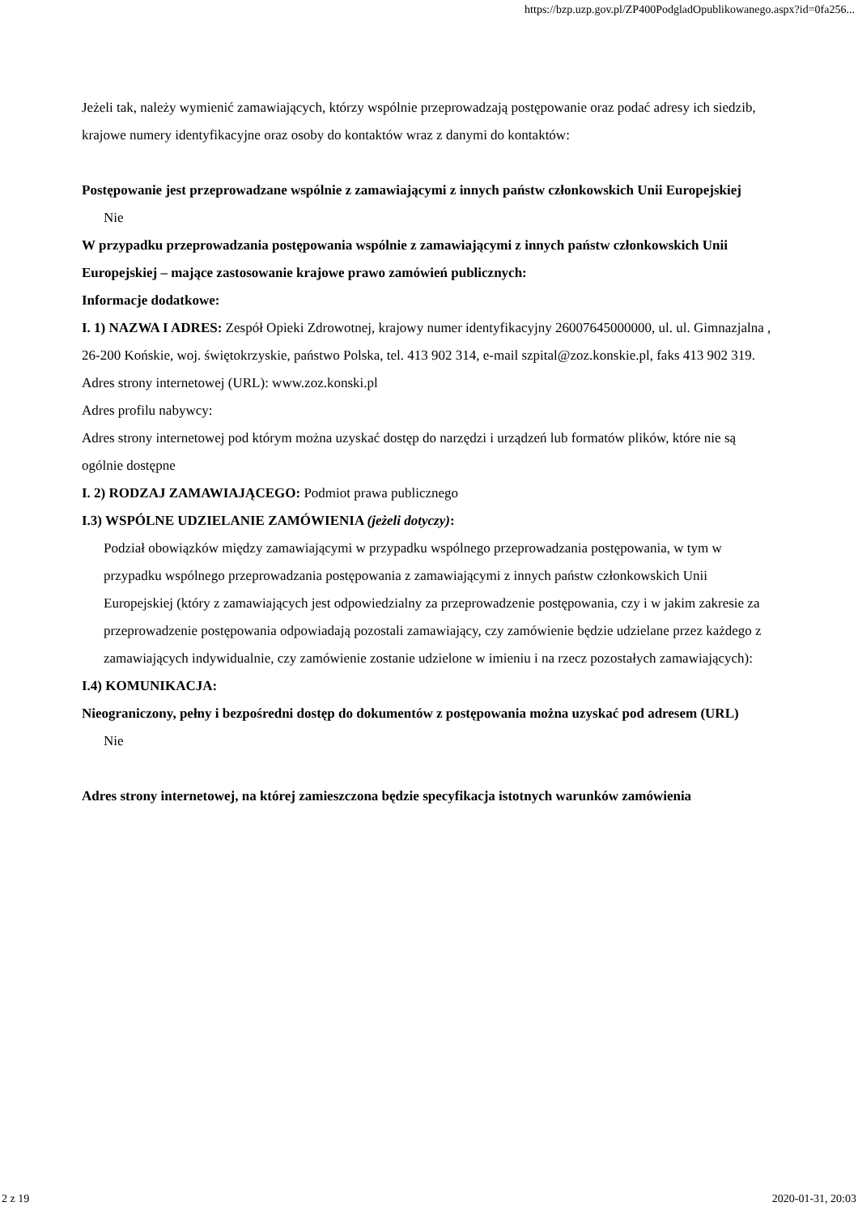https://bzp.uzp.gov.pl/ZP400PodgladOpublikowanego.aspx?id=0fa256...
Jeżeli tak, należy wymienić zamawiających, którzy wspólnie przeprowadzają postępowanie oraz podać adresy ich siedzib, krajowe numery identyfikacyjne oraz osoby do kontaktów wraz z danymi do kontaktów:
Postępowanie jest przeprowadzane wspólnie z zamawiającymi z innych państw członkowskich Unii Europejskiej
Nie
W przypadku przeprowadzania postępowania wspólnie z zamawiającymi z innych państw członkowskich Unii Europejskiej – mające zastosowanie krajowe prawo zamówień publicznych:
Informacje dodatkowe:
I. 1) NAZWA I ADRES: Zespół Opieki Zdrowotnej, krajowy numer identyfikacyjny 26007645000000, ul. ul. Gimnazjalna , 26-200 Końskie, woj. świętokrzyskie, państwo Polska, tel. 413 902 314, e-mail szpital@zoz.konskie.pl, faks 413 902 319.
Adres strony internetowej (URL): www.zoz.konski.pl
Adres profilu nabywcy:
Adres strony internetowej pod którym można uzyskać dostęp do narzędzi i urządzeń lub formatów plików, które nie są ogólnie dostępne
I. 2) RODZAJ ZAMAWIAJĄCEGO: Podmiot prawa publicznego
I.3) WSPÓLNE UDZIELANIE ZAMÓWIENIA (jeżeli dotyczy):
Podział obowiązków między zamawiającymi w przypadku wspólnego przeprowadzania postępowania, w tym w przypadku wspólnego przeprowadzania postępowania z zamawiającymi z innych państw członkowskich Unii Europejskiej (który z zamawiających jest odpowiedzialny za przeprowadzenie postępowania, czy i w jakim zakresie za przeprowadzenie postępowania odpowiadają pozostali zamawiający, czy zamówienie będzie udzielane przez każdego z zamawiających indywidualnie, czy zamówienie zostanie udzielone w imieniu i na rzecz pozostałych zamawiających):
I.4) KOMUNIKACJA:
Nieograniczony, pełny i bezpośredni dostęp do dokumentów z postępowania można uzyskać pod adresem (URL)
Nie
Adres strony internetowej, na której zamieszczona będzie specyfikacja istotnych warunków zamówienia
2 z 19 2020-01-31, 20:03